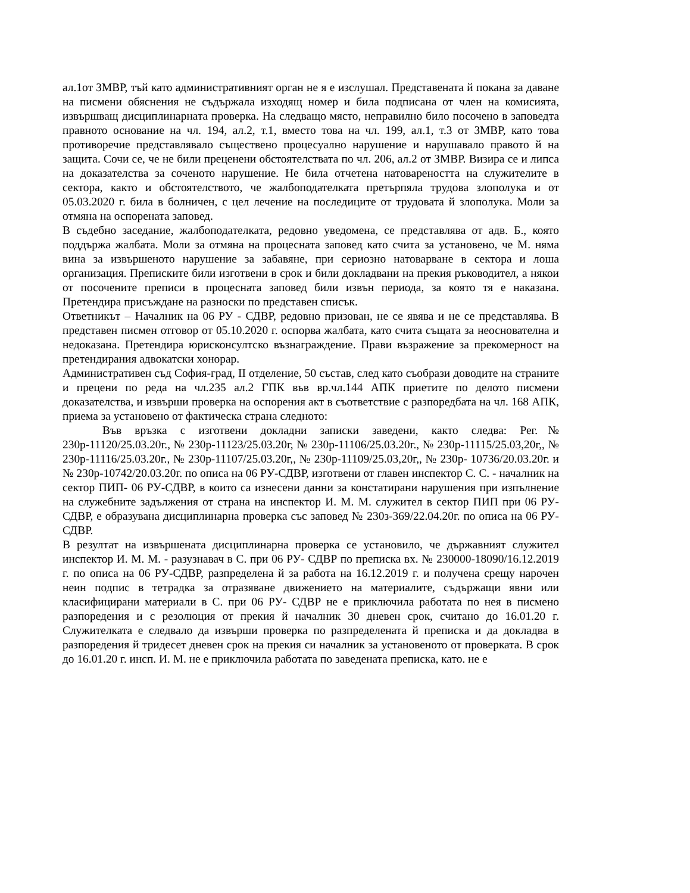ал.1от ЗМВР, тъй като административният орган не я е изслушал. Представената й покана за даване на писмени обяснения не съдържала изходящ номер и била подписана от член на комисията, извършващ дисциплинарната проверка. На следващо място, неправилно било посочено в заповедта правното основание на чл. 194, ал.2, т.1, вместо това на чл. 199, ал.1, т.3 от ЗМВР, като това противоречие представлявало съществено процесуално нарушение и нарушавало правото й на защита. Сочи се, че не били преценени обстоятелствата по чл. 206, ал.2 от ЗМВР. Визира се и липса на доказателства за соченото нарушение. Не била отчетена натовареността на служителите в сектора, както и обстоятелството, че жалбоподателката претърпяла трудова злополука и от 05.03.2020 г. била в болничен, с цел лечение на последиците от трудовата й злополука. Моли за отмяна на оспорената заповед.
В съдебно заседание, жалбоподателката, редовно уведомена, се представлява от адв. Б., която поддържа жалбата. Моли за отмяна на процесната заповед като счита за установено, че М. няма вина за извършеното нарушение за забавяне, при сериозно натоварване в сектора и лоша организация. Преписките били изготвени в срок и били докладвани на прекия ръководител, а някои от посочените преписи в процесната заповед били извън периода, за която тя е наказана. Претендира присъждане на разноски по представен списък.
Ответникът – Началник на 06 РУ - СДВР, редовно призован, не се явява и не се представлява. В представен писмен отговор от 05.10.2020 г. оспорва жалбата, като счита същата за неоснователна и недоказана. Претендира юрисконсултско възнаграждение. Прави възражение за прекомерност на претендирания адвокатски хонорар.
Административен съд София-град, II отделение, 50 състав, след като съобрази доводите на страните и прецени по реда на чл.235 ал.2 ГПК във вр.чл.144 АПК приетите по делото писмени доказателства, и извърши проверка на оспорения акт в съответствие с разпоредбата на чл. 168 АПК, приема за установено от фактическа страна следното:
Във връзка с изготвени докладни записки заведени, както следва: Рег.№ 230р-11120/25.03.20г., № 230р-11123/25.03.20г, № 230р-11106/25.03.20г., № 230р-11115/25.03,20г,, № 230р-11116/25.03.20г., № 230р-11107/25.03.20г,, № 230р-11109/25.03,20г,, № 230р- 10736/20.03.20г. и № 230р-10742/20.03.20г. по описа на 06 РУ-СДВР, изготвени от главен инспектор С. С. - началник на сектор ПИП- 06 РУ-СДВР, в които са изнесени данни за констатирани нарушения при изпълнение на служебните задължения от страна на инспектор И. М. М. служител в сектор ПИП при 06 РУ- СДВР, е образувана дисциплинарна проверка със заповед № 230з-369/22.04.20г. по описа на 06 РУ- СДВР.
В резултат на извършената дисциплинарна проверка се установило, че държавният служител инспектор И. М. М. - разузнавач в С. при 06 РУ- СДВР по преписка вх. № 230000-18090/16.12.2019 г. по описа на 06 РУ-СДВР, разпределена й за работа на 16.12.2019 г. и получена срещу нарочен неин подпис в тетрадка за отразяване движението на материалите, съдържащи явни или класифицирани материали в С. при 06 РУ- СДВР не е приключила работата по нея в писмено разпоредения и с резолюция от прекия й началник 30 дневен срок, считано до 16.01.20 г. Служителката е следвало да извърши проверка по разпределената й преписка и да докладва в разпоредения й тридесет дневен срок на прекия си началник за установеното от проверката. В срок до 16.01.20 г. инсп. И. М. не е приключила работата по заведената преписка, като. не е